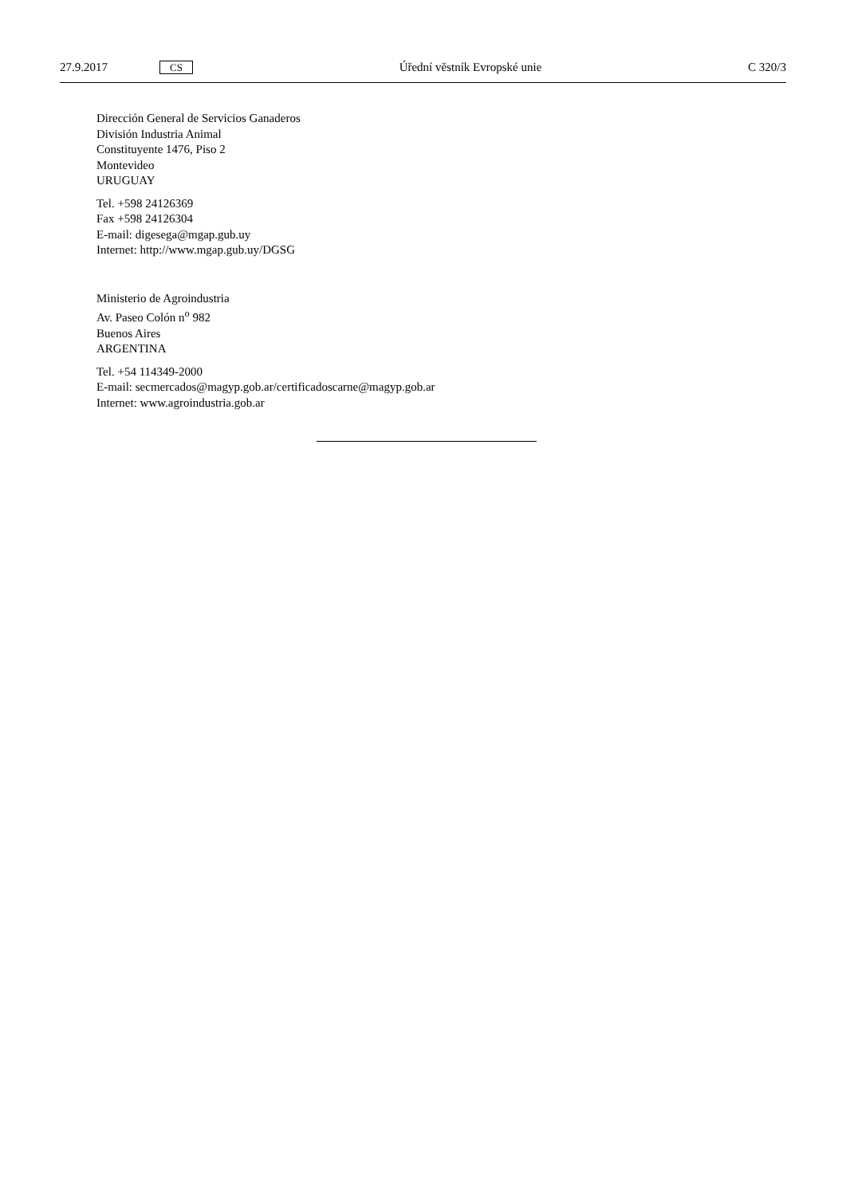27.9.2017 CS Úřední věstník Evropské unie C 320/3
Dirección General de Servicios Ganaderos
División Industria Animal
Constituyente 1476, Piso 2
Montevideo
URUGUAY
Tel. +598 24126369
Fax +598 24126304
E-mail: digesega@mgap.gub.uy
Internet: http://www.mgap.gub.uy/DGSG
Ministerio de Agroindustria
Av. Paseo Colón n<sup>o</sup> 982
Buenos Aires
ARGENTINA
Tel. +54 114349-2000
E-mail: secmercados@magyp.gob.ar/certificadoscarne@magyp.gob.ar
Internet: www.agroindustria.gob.ar